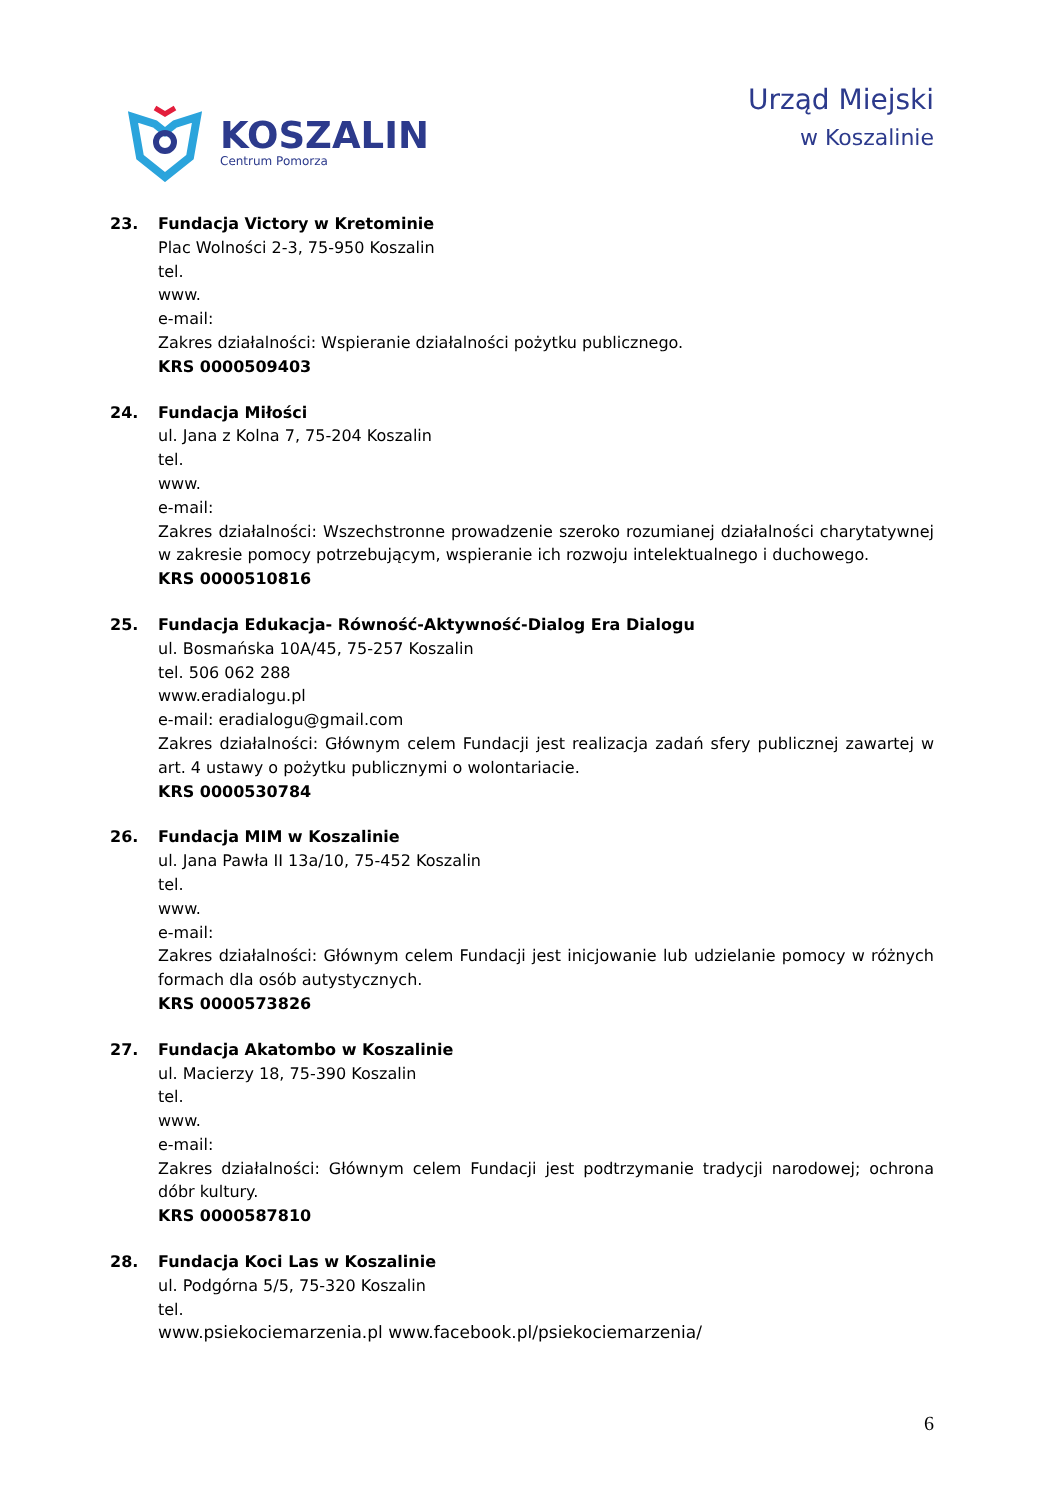KOSZALIN
Centrum Pomorza
Urząd Miejski
w Koszalinie
23. Fundacja Victory w Kretominie
Plac Wolności 2-3, 75-950 Koszalin
tel.
www.
e-mail:
Zakres działalności: Wspieranie działalności pożytku publicznego.
KRS 0000509403
24. Fundacja Miłości
ul. Jana z Kolna 7, 75-204 Koszalin
tel.
www.
e-mail:
Zakres działalności: Wszechstronne prowadzenie szeroko rozumianej działalności charytatywnej w zakresie pomocy potrzebującym, wspieranie ich rozwoju intelektualnego i duchowego.
KRS 0000510816
25. Fundacja Edukacja- Równość-Aktywność-Dialog Era Dialogu
ul. Bosmańska 10A/45, 75-257 Koszalin
tel. 506 062 288
www.eradialogu.pl
e-mail: eradialogu@gmail.com
Zakres działalności: Głównym celem Fundacji jest realizacja zadań sfery publicznej zawartej w art. 4 ustawy o pożytku publicznymi o wolontariacie.
KRS 0000530784
26. Fundacja MIM w Koszalinie
ul. Jana Pawła II 13a/10, 75-452 Koszalin
tel.
www.
e-mail:
Zakres działalności: Głównym celem Fundacji jest inicjowanie lub udzielanie pomocy w różnych formach dla osób autystycznych.
KRS 0000573826
27. Fundacja Akatombo w Koszalinie
ul. Macierzy 18, 75-390 Koszalin
tel.
www.
e-mail:
Zakres działalności: Głównym celem Fundacji jest podtrzymanie tradycji narodowej; ochrona dóbr kultury.
KRS 0000587810
28. Fundacja Koci Las w Koszalinie
ul. Podgórna 5/5, 75-320 Koszalin
tel.
www.psiekociemarzenia.pl www.facebook.pl/psiekociemarzenia/
6